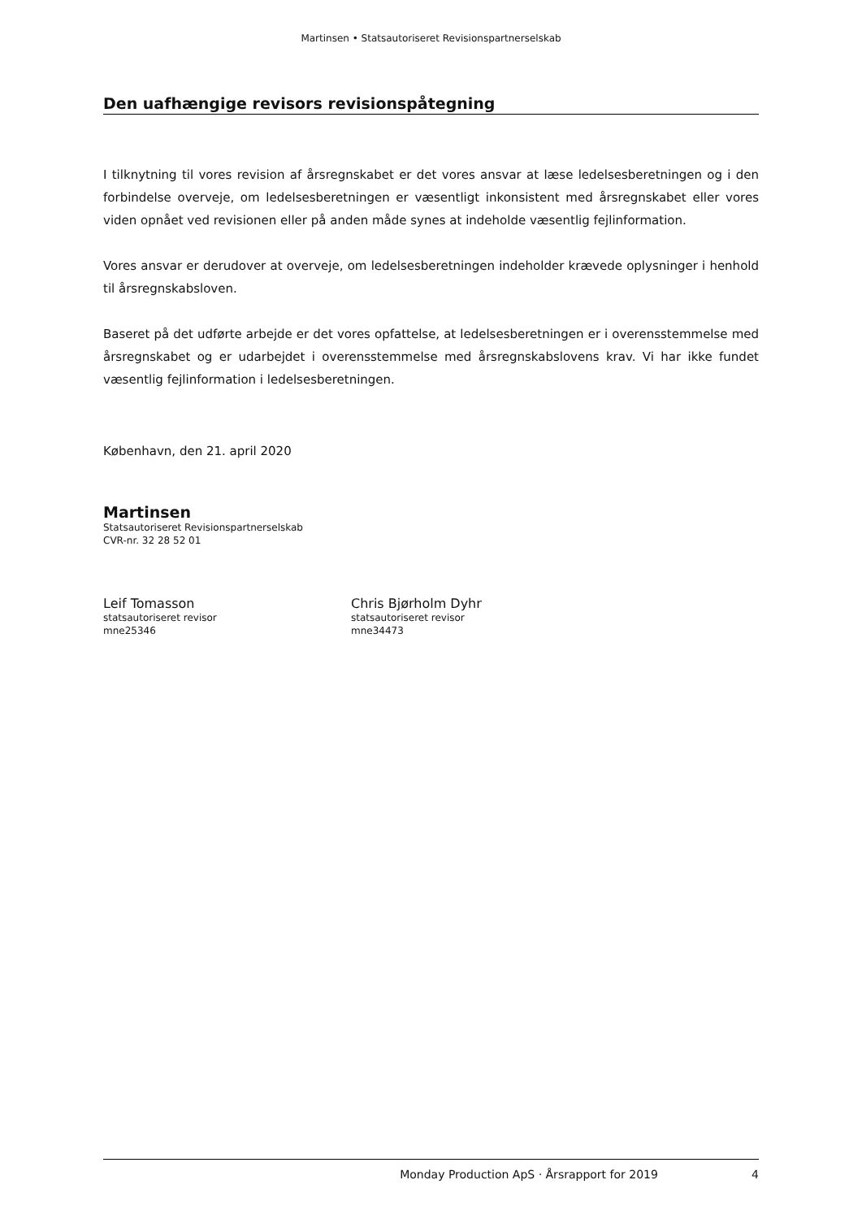Martinsen • Statsautoriseret Revisionspartnerselskab
Den uafhængige revisors revisionspåtegning
I tilknytning til vores revision af årsregnskabet er det vores ansvar at læse ledelsesberetningen og i den forbindelse overveje, om ledelsesberetningen er væsentligt inkonsistent med årsregnskabet eller vores viden opnået ved revisionen eller på anden måde synes at indeholde væsentlig fejlinformation.
Vores ansvar er derudover at overveje, om ledelsesberetningen indeholder krævede oplysninger i henhold til årsregnskabsloven.
Baseret på det udførte arbejde er det vores opfattelse, at ledelsesberetningen er i overensstemmelse med årsregnskabet og er udarbejdet i overensstemmelse med årsregnskabslovens krav. Vi har ikke fundet væsentlig fejlinformation i ledelsesberetningen.
København, den 21. april 2020
Martinsen
Statsautoriseret Revisionspartnerselskab
CVR-nr. 32 28 52 01
Leif Tomasson
statsautoriseret revisor
mne25346
Chris Bjørholm Dyhr
statsautoriseret revisor
mne34473
Monday Production ApS · Årsrapport for 2019 4